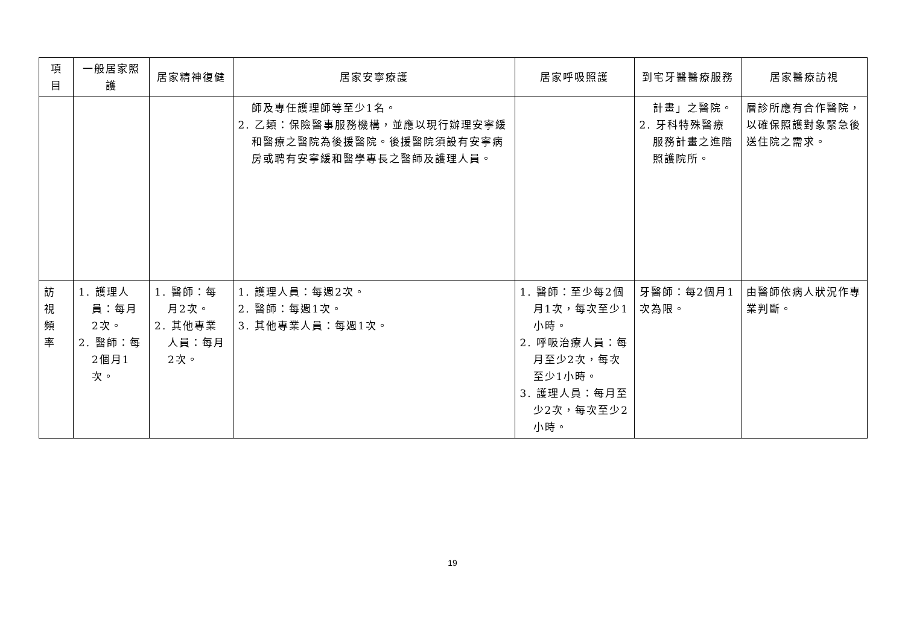| 項 目 | 一般居家照護 | 居家精神復健 | 居家安寧療護 | 居家呼吸照護 | 到宅牙醫醫療服務 | 居家醫療訪視 |
| --- | --- | --- | --- | --- | --- | --- |
| | | | 師及專任護理師等至少1名。 2. 乙類：保險醫事服務機構，並應以現行辦理安寧緩和醫療之醫院為後援醫院。後援醫院須設有安寧病房或聘有安寧緩和醫學專長之醫師及護理人員。 | | 計畫」之醫院。 2. 牙科特殊醫療服務計畫之進階照護院所。 | 層診所應有合作醫院，以確保照護對象緊急後送住院之需求。 |
| 訪 視 頻 率 | 1. 護理人員：每月2次。 2. 醫師：每2個月1次。 | 1. 醫師：每月2次。 2. 其他專業人員：每月2次。 | 1. 護理人員：每週2次。 2. 醫師：每週1次。 3. 其他專業人員：每週1次。 | 1. 醫師：至少每2個月1次，每次至少1小時。 2. 呼吸治療人員：每月至少2次，每次至少1小時。 3. 護理人員：每月至少2次，每次至少2小時。 | 牙醫師：每2個月1次為限。 | 由醫師依病人狀況作專業判斷。 |
19